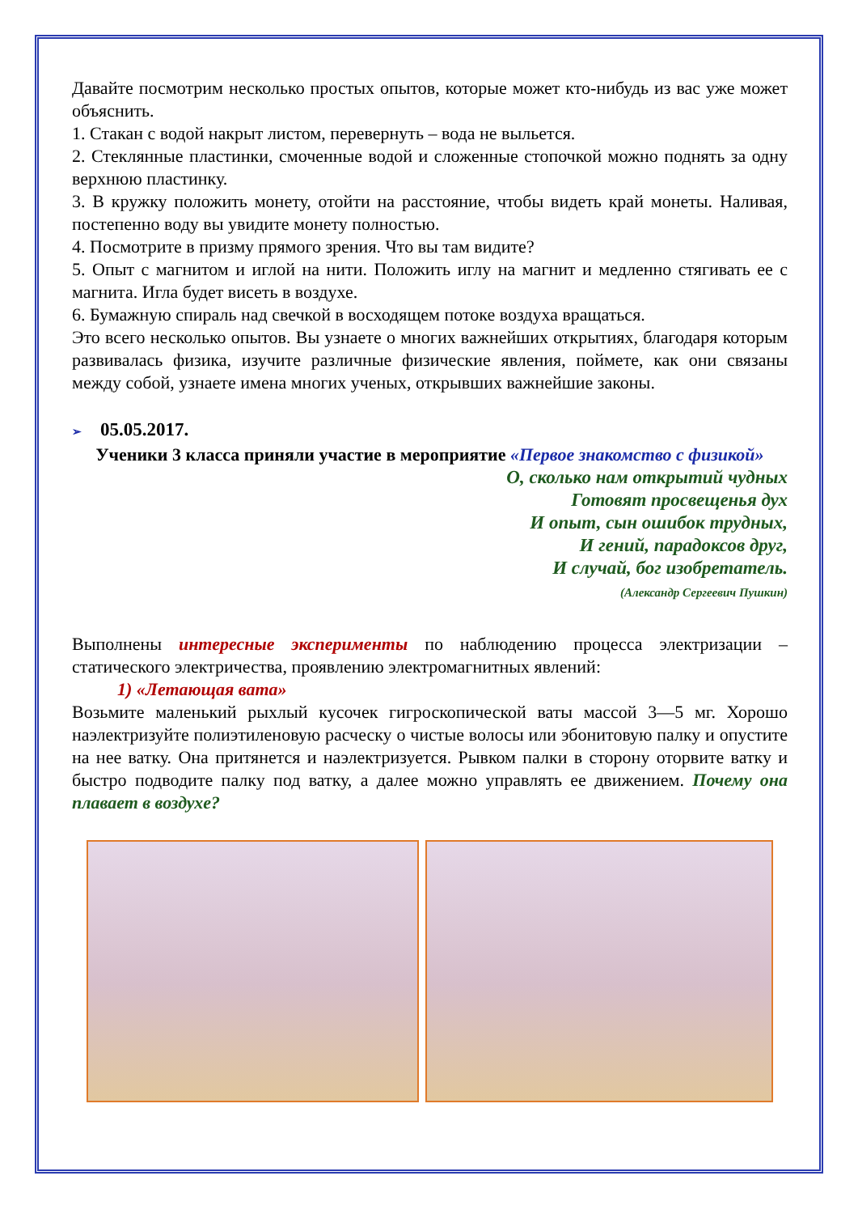Давайте посмотрим несколько простых опытов, которые может кто-нибудь из вас уже может объяснить.
1. Стакан с водой накрыт листом, перевернуть – вода не выльется.
2. Стеклянные пластинки, смоченные водой и сложенные стопочкой можно поднять за одну верхнюю пластинку.
3. В кружку положить монету, отойти на расстояние, чтобы видеть край монеты. Наливая, постепенно воду вы увидите монету полностью.
4. Посмотрите в призму прямого зрения. Что вы там видите?
5. Опыт с магнитом и иглой на нити. Положить иглу на магнит и медленно стягивать ее с магнита. Игла будет висеть в воздухе.
6. Бумажную спираль над свечкой в восходящем потоке воздуха вращаться.
Это всего несколько опытов. Вы узнаете о многих важнейших открытиях, благодаря которым развивалась физика, изучите различные физические явления, поймете, как они связаны между собой, узнаете имена многих ученых, открывших важнейшие законы.
➢ 05.05.2017.
Ученики 3 класса приняли участие в мероприятие «Первое знакомство с физикой»
О, сколько нам открытий чудных
Готовят просвещенья дух
И опыт, сын ошибок трудных,
И гений, парадоксов друг,
И случай, бог изобретатель.
(Александр Сергеевич Пушкин)
Выполнены интересные эксперименты по наблюдению процесса электризации – статического электричества, проявлению электромагнитных явлений:
1) «Летающая вата»
Возьмите маленький рыхлый кусочек гигроскопической ваты массой 3—5 мг. Хорошо наэлектризуйте полиэтиленовую расческу о чистые волосы или эбонитовую палку и опустите на нее ватку. Она притянется и наэлектризуется. Рывком палки в сторону оторвите ватку и быстро подводите палку под ватку, а далее можно управлять ее движением. Почему она плавает в воздухе?